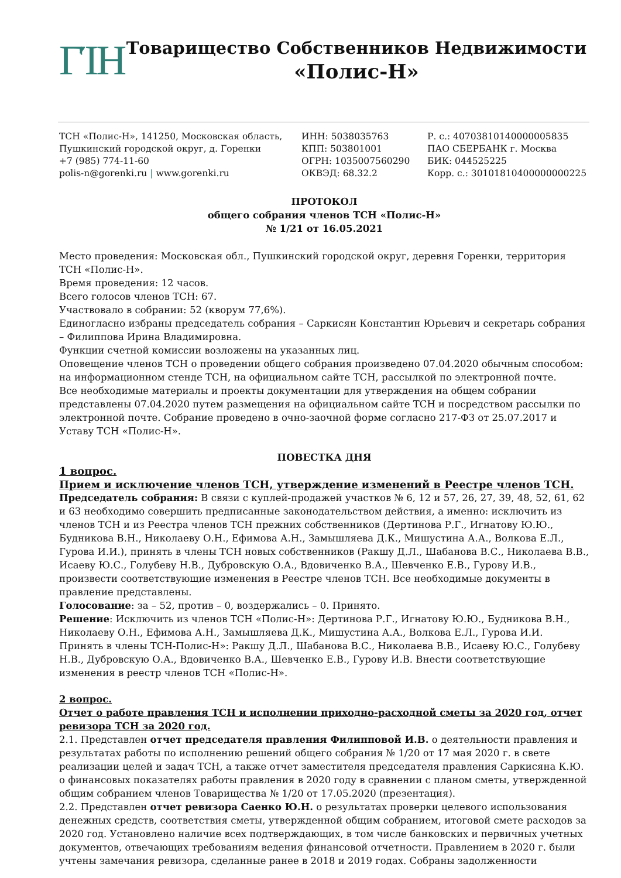ΓΊΗ
Товарищество Собственников Недвижимости
«Полис-Н»
ТСН «Полис-Н», 141250, Московская область,
Пушкинский городской округ, д. Горенки
+7 (985) 774-11-60
polis-n@gorenki.ru | www.gorenki.ru
ИНН: 5038035763
КПП: 503801001
ОГРН: 1035007560290
ОКВЭД: 68.32.2
Р. с.: 40703810140000005835
ПАО СБЕРБАНК г. Москва
БИК: 044525225
Корр. с.: 30101810400000000225
ПРОТОКОЛ
общего собрания членов ТСН «Полис-Н»
№ 1/21 от 16.05.2021
Место проведения: Московская обл., Пушкинский городской округ, деревня Горенки, территория ТСН «Полис-Н».
Время проведения: 12 часов.
Всего голосов членов ТСН: 67.
Участвовало в собрании: 52 (кворум 77,6%).
Единогласно избраны председатель собрания – Саркисян Константин Юрьевич и секретарь собрания – Филиппова Ирина Владимировна.
Функции счетной комиссии возложены на указанных лиц.
Оповещение членов ТСН о проведении общего собрания произведено 07.04.2020 обычным способом: на информационном стенде ТСН, на официальном сайте ТСН, рассылкой по электронной почте.
Все необходимые материалы и проекты документации для утверждения на общем собрании представлены 07.04.2020 путем размещения на официальном сайте ТСН и посредством рассылки по электронной почте. Собрание проведено в очно-заочной форме согласно 217-ФЗ от 25.07.2017 и Уставу ТСН «Полис-Н».
ПОВЕСТКА ДНЯ
1 вопрос.
Прием и исключение членов ТСН, утверждение изменений в Реестре членов ТСН.
Председатель собрания: В связи с куплей-продажей участков № 6, 12 и 57, 26, 27, 39, 48, 52, 61, 62 и 63 необходимо совершить предписанные законодательством действия, а именно: исключить из членов ТСН и из Реестра членов ТСН прежних собственников (Дертинова Р.Г., Игнатову Ю.Ю., Будникова В.Н., Николаеву О.Н., Ефимова А.Н., Замышляева Д.К., Мишустина А.А., Волкова Е.Л., Гурова И.И.), принять в члены ТСН новых собственников (Ракшу Д.Л., Шабанова В.С., Николаева В.В., Исаеву Ю.С., Голубеву Н.В., Дубровскую О.А., Вдовиченко В.А., Шевченко Е.В., Гурову И.В., произвести соответствующие изменения в Реестре членов ТСН. Все необходимые документы в правление представлены.
Голосование: за – 52, против – 0, воздержались – 0. Принято.
Решение: Исключить из членов ТСН «Полис-Н»: Дертинова Р.Г., Игнатову Ю.Ю., Будникова В.Н., Николаеву О.Н., Ефимова А.Н., Замышляева Д.К., Мишустина А.А., Волкова Е.Л., Гурова И.И.
Принять в члены ТСН-Полис-Н»: Ракшу Д.Л., Шабанова В.С., Николаева В.В., Исаеву Ю.С., Голубеву Н.В., Дубровскую О.А., Вдовиченко В.А., Шевченко Е.В., Гурову И.В. Внести соответствующие изменения в реестр членов ТСН «Полис-Н».
2 вопрос.
Отчет о работе правления ТСН и исполнении приходно-расходной сметы за 2020 год, отчет ревизора ТСН за 2020 год.
2.1. Представлен отчет председателя правления Филипповой И.В. о деятельности правления и результатах работы по исполнению решений общего собрания № 1/20 от 17 мая 2020 г. в свете реализации целей и задач ТСН, а также отчет заместителя председателя правления Саркисяна К.Ю. о финансовых показателях работы правления в 2020 году в сравнении с планом сметы, утвержденной общим собранием членов Товарищества № 1/20 от 17.05.2020 (презентация).
2.2. Представлен отчет ревизора Саенко Ю.Н. о результатах проверки целевого использования денежных средств, соответствия сметы, утвержденной общим собранием, итоговой смете расходов за 2020 год. Установлено наличие всех подтверждающих, в том числе банковских и первичных учетных документов, отвечающих требованиям ведения финансовой отчетности. Правлением в 2020 г. были учтены замечания ревизора, сделанные ранее в 2018 и 2019 годах. Собраны задолженности